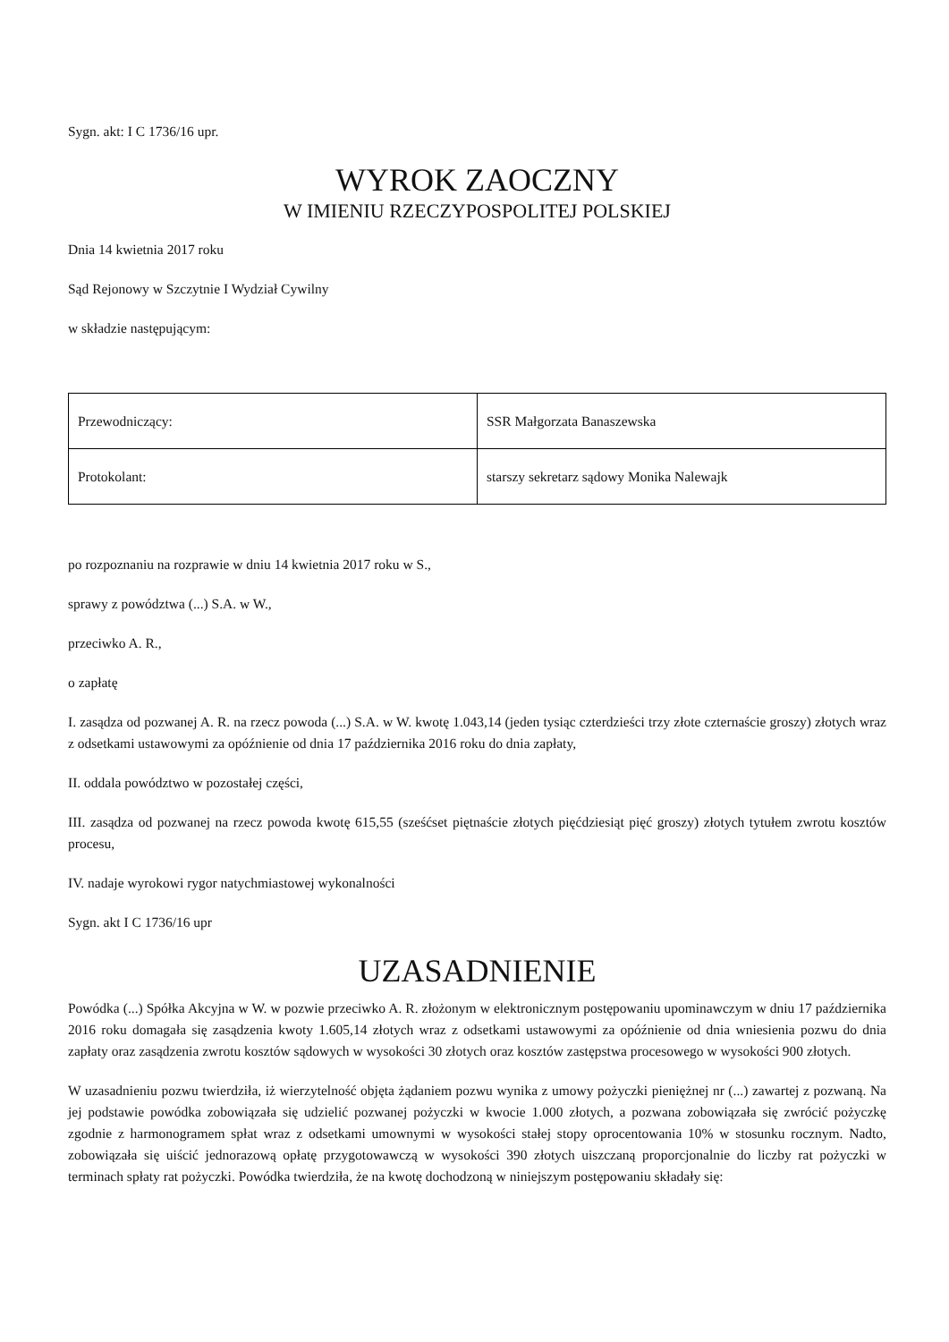Sygn. akt: I C 1736/16 upr.
WYROK ZAOCZNY
W IMIENIU RZECZYPOSPOLITEJ POLSKIEJ
Dnia 14 kwietnia 2017 roku
Sąd Rejonowy w Szczytnie I Wydział Cywilny
w składzie następującym:
| Przewodniczący: | SSR Małgorzata Banaszewska |
| Protokolant: | starszy sekretarz sądowy Monika Nalewajk |
po rozpoznaniu na rozprawie w dniu 14 kwietnia 2017 roku w S.,
sprawy z powództwa (...) S.A. w W.,
przeciwko A. R.,
o zapłatę
I. zasądza od pozwanej A. R. na rzecz powoda (...) S.A. w W. kwotę 1.043,14 (jeden tysiąc czterdzieści trzy złote czternaście groszy) złotych wraz z odsetkami ustawowymi za opóźnienie od dnia 17 października 2016 roku do dnia zapłaty,
II. oddala powództwo w pozostałej części,
III. zasądza od pozwanej na rzecz powoda kwotę 615,55 (sześćset piętnaście złotych pięćdziesiąt pięć groszy) złotych tytułem zwrotu kosztów procesu,
IV. nadaje wyrokowi rygor natychmiastowej wykonalności
Sygn. akt I C 1736/16 upr
UZASADNIENIE
Powódka (...) Spółka Akcyjna w W. w pozwie przeciwko A. R. złożonym w elektronicznym postępowaniu upominawczym w dniu 17 października 2016 roku domagała się zasądzenia kwoty 1.605,14 złotych wraz z odsetkami ustawowymi za opóźnienie od dnia wniesienia pozwu do dnia zapłaty oraz zasądzenia zwrotu kosztów sądowych w wysokości 30 złotych oraz kosztów zastępstwa procesowego w wysokości 900 złotych.
W uzasadnieniu pozwu twierdziła, iż wierzytelność objęta żądaniem pozwu wynika z umowy pożyczki pieniężnej nr (...) zawartej z pozwaną. Na jej podstawie powódka zobowiązała się udzielić pozwanej pożyczki w kwocie 1.000 złotych, a pozwana zobowiązała się zwrócić pożyczkę zgodnie z harmonogramem spłat wraz z odsetkami umownymi w wysokości stałej stopy oprocentowania 10% w stosunku rocznym. Nadto, zobowiązała się uiścić jednorazową opłatę przygotowawczą w wysokości 390 złotych uiszczaną proporcjonalnie do liczby rat pożyczki w terminach spłaty rat pożyczki. Powódka twierdziła, że na kwotę dochodzoną w niniejszym postępowaniu składały się: